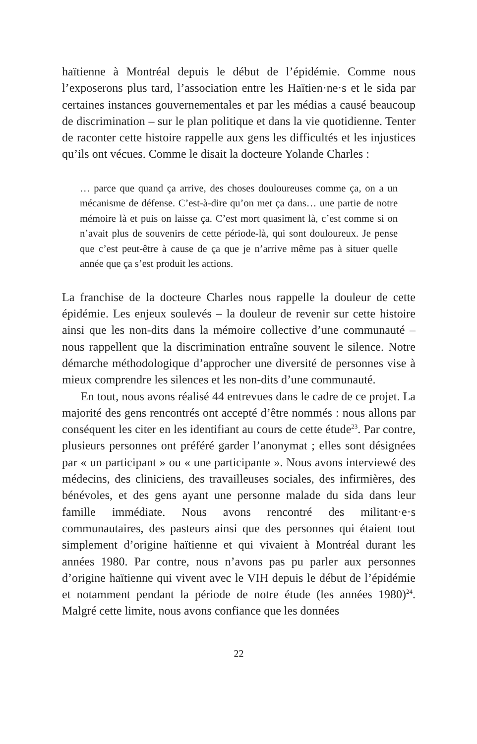haïtienne à Montréal depuis le début de l’épidémie. Comme nous l’exposerons plus tard, l’association entre les Haïtien·ne·s et le sida par certaines instances gouvernementales et par les médias a causé beaucoup de discrimination – sur le plan politique et dans la vie quotidienne. Tenter de raconter cette histoire rappelle aux gens les difficultés et les injustices qu’ils ont vécues. Comme le disait la docteure Yolande Charles :
… parce que quand ça arrive, des choses douloureuses comme ça, on a un mécanisme de défense. C’est-à-dire qu’on met ça dans… une partie de notre mémoire là et puis on laisse ça. C’est mort quasiment là, c’est comme si on n’avait plus de souvenirs de cette période-là, qui sont douloureux. Je pense que c’est peut-être à cause de ça que je n’arrive même pas à situer quelle année que ça s’est produit les actions.
La franchise de la docteure Charles nous rappelle la douleur de cette épidémie. Les enjeux soulevés – la douleur de revenir sur cette histoire ainsi que les non-dits dans la mémoire collective d’une communauté – nous rappellent que la discrimination entraîne souvent le silence. Notre démarche méthodologique d’approcher une diversité de personnes vise à mieux comprendre les silences et les non-dits d’une communauté.
En tout, nous avons réalisé 44 entrevues dans le cadre de ce projet. La majorité des gens rencontrés ont accepté d’être nommés : nous allons par conséquent les citer en les identifiant au cours de cette étude<sup>23</sup>. Par contre, plusieurs personnes ont préféré garder l’anonymat ; elles sont désignées par « un participant » ou « une participante ». Nous avons interviewé des médecins, des cliniciens, des travailleuses sociales, des infirmières, des bénévoles, et des gens ayant une personne malade du sida dans leur famille immédiate. Nous avons rencontré des militant·e·s communautaires, des pasteurs ainsi que des personnes qui étaient tout simplement d’origine haïtienne et qui vivaient à Montréal durant les années 1980. Par contre, nous n’avons pas pu parler aux personnes d’origine haïtienne qui vivent avec le VIH depuis le début de l’épidémie et notamment pendant la période de notre étude (les années 1980)<sup>24</sup>. Malgré cette limite, nous avons confiance que les données
22